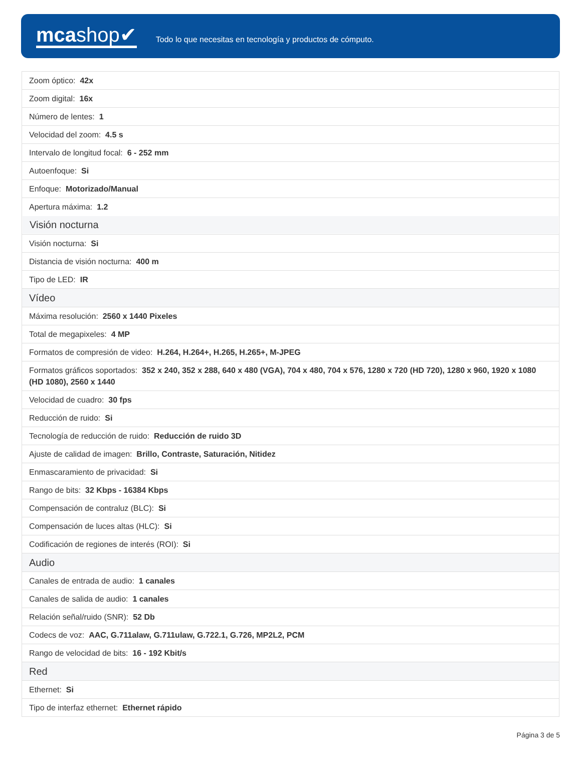mcashop✔
Todo lo que necesitas en tecnología y productos de cómputo.
| Zoom óptico: 42x |
| Zoom digital: 16x |
| Número de lentes: 1 |
| Velocidad del zoom: 4.5 s |
| Intervalo de longitud focal: 6 - 252 mm |
| Autoenfoque: Si |
| Enfoque: Motorizado/Manual |
| Apertura máxima: 1.2 |
| Visión nocturna |
| Visión nocturna: Si |
| Distancia de visión nocturna: 400 m |
| Tipo de LED: IR |
| Vídeo |
| Máxima resolución: 2560 x 1440 Pixeles |
| Total de megapixeles: 4 MP |
| Formatos de compresión de video: H.264, H.264+, H.265, H.265+, M-JPEG |
| Formatos gráficos soportados: 352 x 240, 352 x 288, 640 x 480 (VGA), 704 x 480, 704 x 576, 1280 x 720 (HD 720), 1280 x 960, 1920 x 1080 (HD 1080), 2560 x 1440 |
| Velocidad de cuadro: 30 fps |
| Reducción de ruido: Si |
| Tecnología de reducción de ruido: Reducción de ruido 3D |
| Ajuste de calidad de imagen: Brillo, Contraste, Saturación, Nitidez |
| Enmascaramiento de privacidad: Si |
| Rango de bits: 32 Kbps - 16384 Kbps |
| Compensación de contraluz (BLC): Si |
| Compensación de luces altas (HLC): Si |
| Codificación de regiones de interés (ROI): Si |
| Audio |
| Canales de entrada de audio: 1 canales |
| Canales de salida de audio: 1 canales |
| Relación señal/ruido (SNR): 52 Db |
| Codecs de voz: AAC, G.711alaw, G.711ulaw, G.722.1, G.726, MP2L2, PCM |
| Rango de velocidad de bits: 16 - 192 Kbit/s |
| Red |
| Ethernet: Si |
| Tipo de interfaz ethernet: Ethernet rápido |
Página 3 de 5